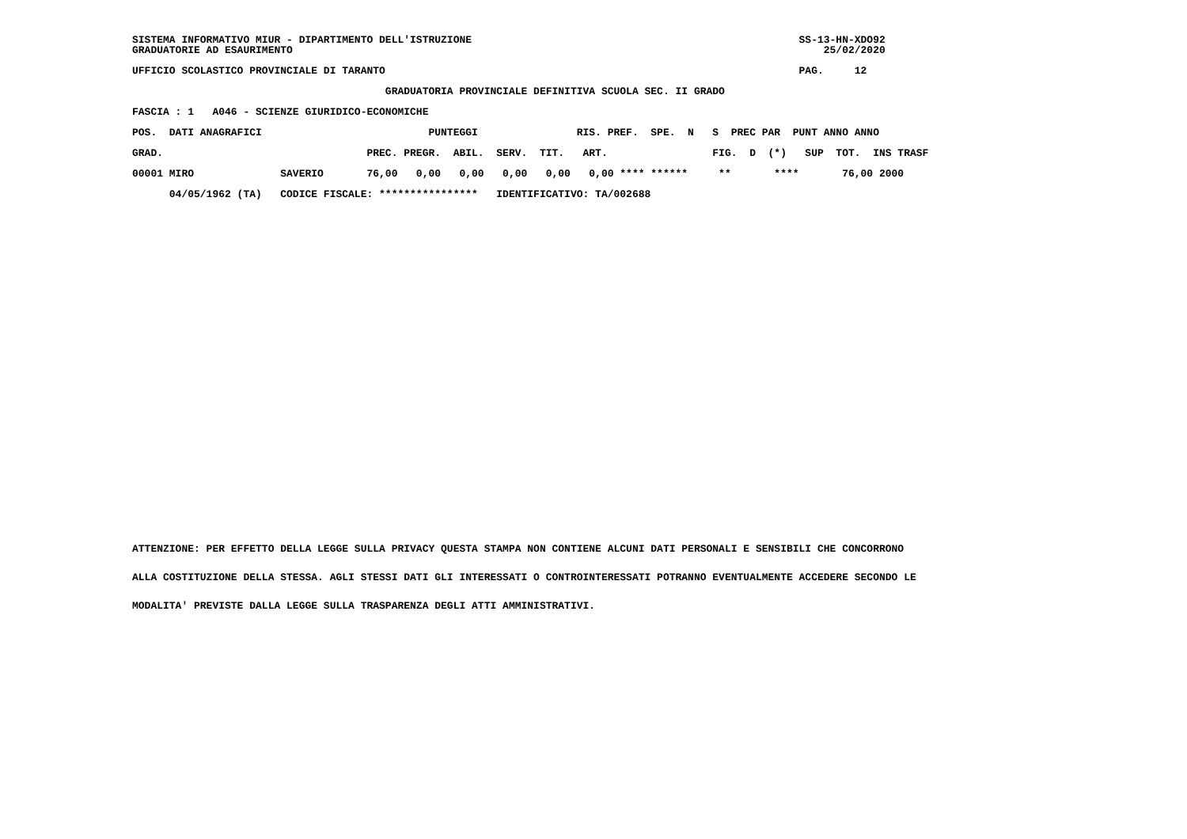SISTEMA INFORMATIVO MIUR - DIPARTIMENTO DELL'ISTRUZIONE                                                     SS-13-HN-XDO92
GRADUATORIE AD ESAURIMENTO                                                                                      25/02/2020

UFFICIO SCOLASTICO PROVINCIALE DI TARANTO                                                                   PAG.     12

                                         GRADUATORIA PROVINCIALE DEFINITIVA SCUOLA SEC. II GRADO

FASCIA : 1   A046 - SCIENZE GIURIDICO-ECONOMICHE

POS.  DATI ANAGRAFICI                           PUNTEGGI                RIS. PREF.  SPE.  N   S  PREC PAR  PUNT ANNO ANNO

GRAD.                                 PREC. PREGR.  ABIL.  SERV.  TIT.   ART.                 FIG.  D  (*)   SUP  TOT.  INS TRASF

00001 MIRO              SAVERIO       76,00   0,00   0,00   0,00   0,00   0,00 **** ******     **       ****       76,00 2000

      04/05/1962 (TA)   CODICE FISCALE: ****************   IDENTIFICATIVO: TA/002688
ATTENZIONE: PER EFFETTO DELLA LEGGE SULLA PRIVACY QUESTA STAMPA NON CONTIENE ALCUNI DATI PERSONALI E SENSIBILI CHE CONCORRONO
ALLA COSTITUZIONE DELLA STESSA. AGLI STESSI DATI GLI INTERESSATI O CONTROINTERESSATI POTRANNO EVENTUALMENTE ACCEDERE SECONDO LE
MODALITA' PREVISTE DALLA LEGGE SULLA TRASPARENZA DEGLI ATTI AMMINISTRATIVI.